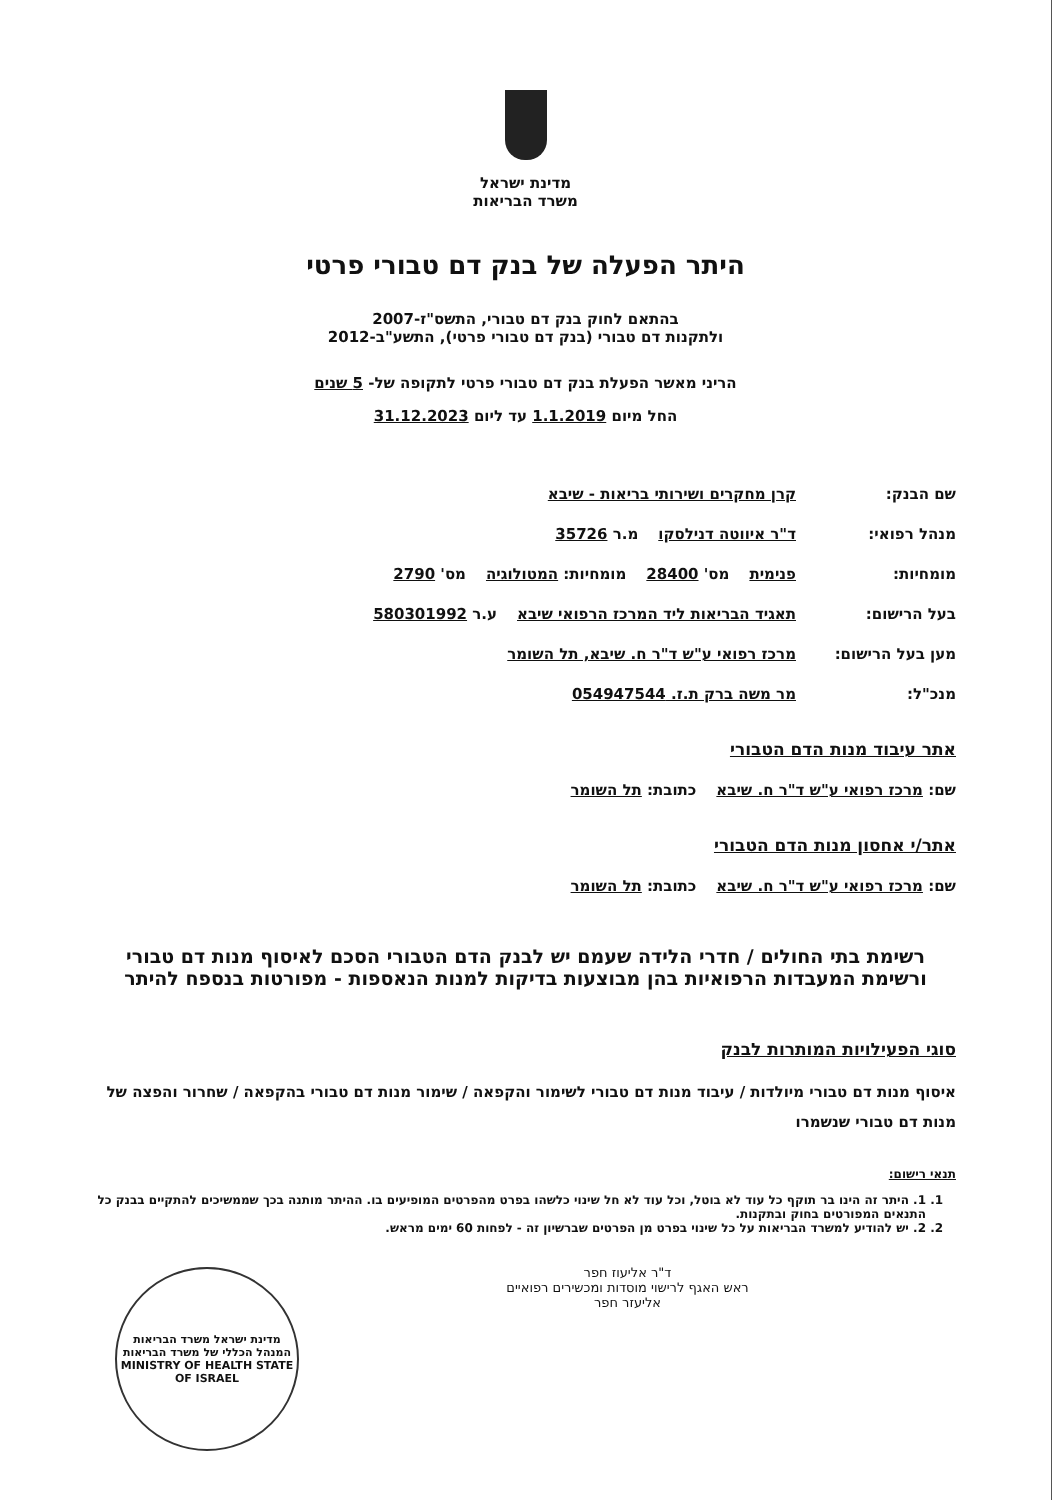מדינת ישראל
משרד הבריאות
היתר הפעלה של בנק דם טבורי פרטי
בהתאם לחוק בנק דם טבורי, התשס"ז-2007
ולתקנות דם טבורי (בנק דם טבורי פרטי), התשע"ב-2012
הריני מאשר הפעלת בנק דם טבורי פרטי לתקופה של- 5 שנים
החל מיום 1.1.2019 עד ליום 31.12.2023
שם הבנק: קרן מחקרים ושירותי בריאות - שיבא
מנהל רפואי: ד"ר איווטה דנילסקו מ.ר 35726
מומחיות: פנימית מס' 28400 מומחיות: המטולוגיה מס' 2790
בעל הרישום: תאגיד הבריאות ליד המרכז הרפואי שיבא ע.ר 580301992
מען בעל הרישום: מרכז רפואי ע"ש ד"ר ח. שיבא, תל השומר
מנכ"ל: מר משה ברק ת.ז. 054947544
אתר עיבוד מנות הדם הטבורי
שם: מרכז רפואי ע"ש ד"ר ח. שיבא כתובת: תל השומר
אתר/י אחסון מנות הדם הטבורי
שם: מרכז רפואי ע"ש ד"ר ח. שיבא כתובת: תל השומר
רשימת בתי החולים / חדרי הלידה שעמם יש לבנק הדם הטבורי הסכם לאיסוף מנות דם טבורי ורשימת המעבדות הרפואיות בהן מבוצעות בדיקות למנות הנאספות - מפורטות בנספח להיתר
סוגי הפעילויות המותרות לבנק
איסוף מנות דם טבורי מיולדות / עיבוד מנות דם טבורי לשימור והקפאה / שימור מנות דם טבורי בהקפאה / שחרור והפצה של מנות דם טבורי שנשמרו
תנאי רישום:
1. 1. היתר זה הינו בר תוקף כל עוד לא בוטל, וכל עוד לא חל שינוי כלשהו בפרט מהפרטים המופיעים בו. ההיתר מותנה בכך שממשיכים להתקיים בבנק כל התנאים המפורטים בחוק ובתקנות.
2. 2. יש להודיע למשרד הבריאות על כל שינוי בפרט מן הפרטים שברשיון זה - לפחות 60 ימים מראש.
מדינת ישראל משרד הבריאות
המנהל הכללי של משרד הבריאות
MINISTRY OF HEALTH STATE OF ISRAEL
ד"ר אליעוז חפר
ראש האגף לרישוי מוסדות ומכשירים רפואיים
אליעזר חפר